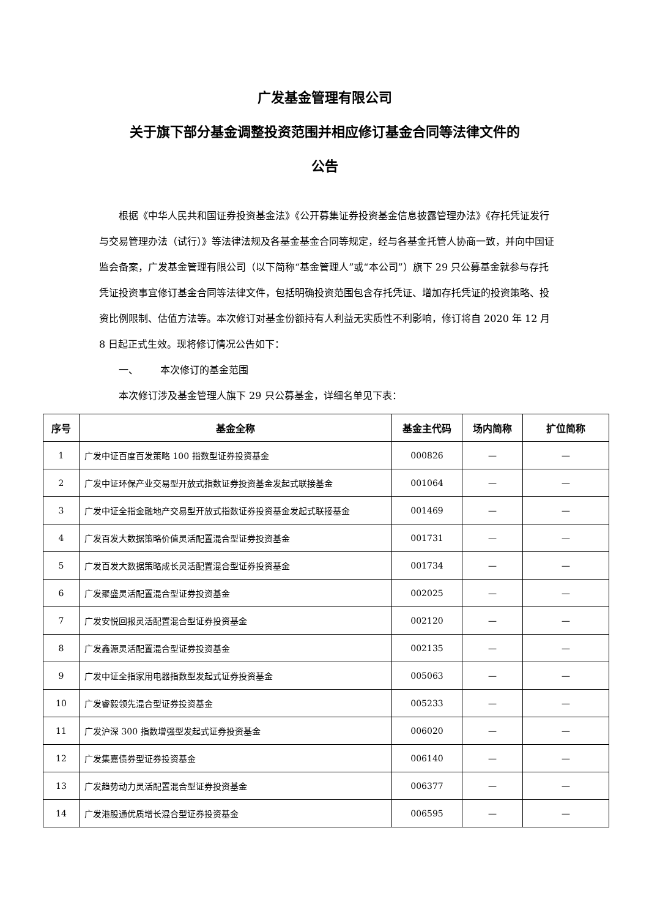广发基金管理有限公司
关于旗下部分基金调整投资范围并相应修订基金合同等法律文件的
公告
根据《中华人民共和国证券投资基金法》《公开募集证券投资基金信息披露管理办法》《存托凭证发行与交易管理办法（试行）》等法律法规及各基金基金合同等规定，经与各基金托管人协商一致，并向中国证监会备案，广发基金管理有限公司（以下简称“基金管理人”或“本公司”）旗下 29 只公募基金就参与存托凭证投资事宜修订基金合同等法律文件，包括明确投资范围包含存托凭证、增加存托凭证的投资策略、投资比例限制、估值方法等。本次修订对基金份额持有人利益无实质性不利影响，修订将自 2020 年 12 月 8 日起正式生效。现将修订情况公告如下：
一、 本次修订的基金范围
本次修订涉及基金管理人旗下 29 只公募基金，详细名单见下表：
| 序号 | 基金全称 | 基金主代码 | 场内简称 | 扩位简称 |
| --- | --- | --- | --- | --- |
| 1 | 广发中证百度百发策略 100 指数型证券投资基金 | 000826 | — | — |
| 2 | 广发中证环保产业交易型开放式指数证券投资基金发起式联接基金 | 001064 | — | — |
| 3 | 广发中证全指金融地产交易型开放式指数证券投资基金发起式联接基金 | 001469 | — | — |
| 4 | 广发百发大数据策略价值灵活配置混合型证券投资基金 | 001731 | — | — |
| 5 | 广发百发大数据策略成长灵活配置混合型证券投资基金 | 001734 | — | — |
| 6 | 广发聚盛灵活配置混合型证券投资基金 | 002025 | — | — |
| 7 | 广发安悦回报灵活配置混合型证券投资基金 | 002120 | — | — |
| 8 | 广发鑫源灵活配置混合型证券投资基金 | 002135 | — | — |
| 9 | 广发中证全指家用电器指数型发起式证券投资基金 | 005063 | — | — |
| 10 | 广发睿毅领先混合型证券投资基金 | 005233 | — | — |
| 11 | 广发沪深 300 指数增强型发起式证券投资基金 | 006020 | — | — |
| 12 | 广发集嘉债券型证券投资基金 | 006140 | — | — |
| 13 | 广发趋势动力灵活配置混合型证券投资基金 | 006377 | — | — |
| 14 | 广发港股通优质增长混合型证券投资基金 | 006595 | — | — |